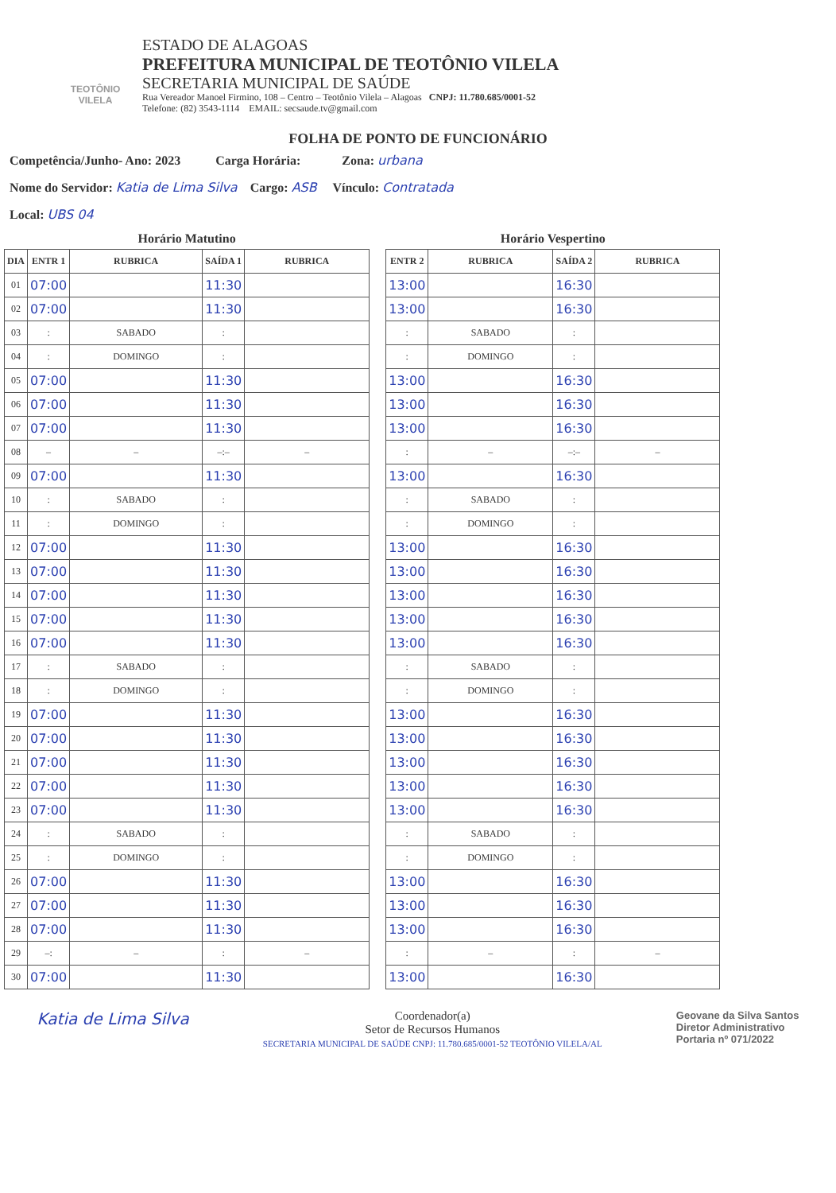TEOTÔNIO VILELA
ESTADO DE ALAGOAS
PREFEITURA MUNICIPAL DE TEOTÔNIO VILELA
SECRETARIA MUNICIPAL DE SAÚDE
Rua Vereador Manoel Firmino, 108 – Centro – Teotônio Vilela – Alagoas CNPJ: 11.780.685/0001-52
Telefone: (82) 3543-1114 EMAIL: secsaude.tv@gmail.com
FOLHA DE PONTO DE FUNCIONÁRIO
Competência/Junho- Ano: 2023 Carga Horária: Zona: urbana
Nome do Servidor: Katia de Lima Silva Cargo: ASB Vínculo: Contratada
Local: UBS 04
Horário Matutino
| DIA | ENTR 1 | RUBRICA | SAÍDA 1 | RUBRICA |
| --- | --- | --- | --- | --- |
| 01 | 07:00 | | 11:30 | |
| 02 | 07:00 | | 11:30 | |
| 03 | : | SABADO | : | |
| 04 | : | DOMINGO | : | |
| 05 | 07:00 | | 11:30 | |
| 06 | 07:00 | | 11:30 | |
| 07 | 07:00 | | 11:30 | |
| 08 | – | – | –:– | – |
| 09 | 07:00 | | 11:30 | |
| 10 | : | SABADO | : | |
| 11 | : | DOMINGO | : | |
| 12 | 07:00 | | 11:30 | |
| 13 | 07:00 | | 11:30 | |
| 14 | 07:00 | | 11:30 | |
| 15 | 07:00 | | 11:30 | |
| 16 | 07:00 | | 11:30 | |
| 17 | : | SABADO | : | |
| 18 | : | DOMINGO | : | |
| 19 | 07:00 | | 11:30 | |
| 20 | 07:00 | | 11:30 | |
| 21 | 07:00 | | 11:30 | |
| 22 | 07:00 | | 11:30 | |
| 23 | 07:00 | | 11:30 | |
| 24 | : | SABADO | : | |
| 25 | : | DOMINGO | : | |
| 26 | 07:00 | | 11:30 | |
| 27 | 07:00 | | 11:30 | |
| 28 | 07:00 | | 11:30 | |
| 29 | –: | – | : | – |
| 30 | 07:00 | | 11:30 | |
Horário Vespertino
| ENTR 2 | RUBRICA | SAÍDA 2 | RUBRICA |
| --- | --- | --- | --- |
| 13:00 | | 16:30 | |
| 13:00 | | 16:30 | |
| : | SABADO | : | |
| : | DOMINGO | : | |
| 13:00 | | 16:30 | |
| 13:00 | | 16:30 | |
| 13:00 | | 16:30 | |
| : | – | –:– | – |
| 13:00 | | 16:30 | |
| : | SABADO | : | |
| : | DOMINGO | : | |
| 13:00 | | 16:30 | |
| 13:00 | | 16:30 | |
| 13:00 | | 16:30 | |
| 13:00 | | 16:30 | |
| 13:00 | | 16:30 | |
| : | SABADO | : | |
| : | DOMINGO | : | |
| 13:00 | | 16:30 | |
| 13:00 | | 16:30 | |
| 13:00 | | 16:30 | |
| 13:00 | | 16:30 | |
| 13:00 | | 16:30 | |
| : | SABADO | : | |
| : | DOMINGO | : | |
| 13:00 | | 16:30 | |
| 13:00 | | 16:30 | |
| 13:00 | | 16:30 | |
| : | – | : | – |
| 13:00 | | 16:30 | |
Katia de Lima Silva
Coordenador(a)
Setor de Recursos Humanos
SECRETARIA MUNICIPAL DE SAÚDE CNPJ: 11.780.685/0001-52 TEOTÔNIO VILELA/AL
Geovane da Silva Santos
Diretor Administrativo
Portaria nº 071/2022